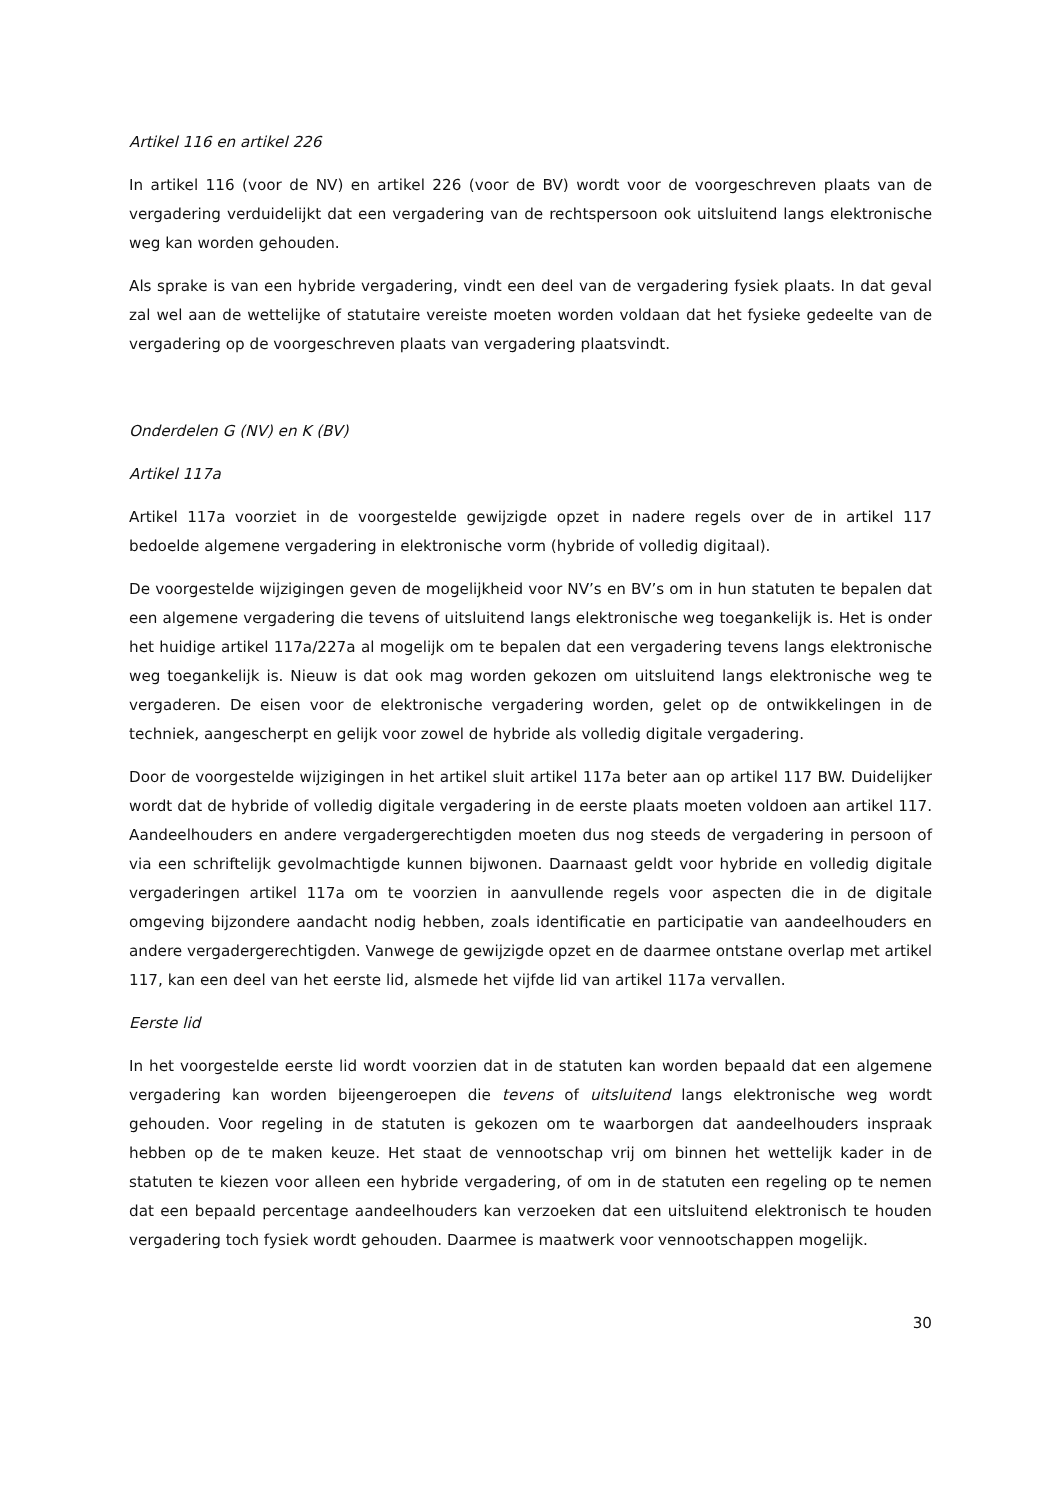Artikel 116 en artikel 226
In artikel 116 (voor de NV) en artikel 226 (voor de BV) wordt voor de voorgeschreven plaats van de vergadering verduidelijkt dat een vergadering van de rechtspersoon ook uitsluitend langs elektronische weg kan worden gehouden.
Als sprake is van een hybride vergadering, vindt een deel van de vergadering fysiek plaats. In dat geval zal wel aan de wettelijke of statutaire vereiste moeten worden voldaan dat het fysieke gedeelte van de vergadering op de voorgeschreven plaats van vergadering plaatsvindt.
Onderdelen G (NV) en K (BV)
Artikel 117a
Artikel 117a voorziet in de voorgestelde gewijzigde opzet in nadere regels over de in artikel 117 bedoelde algemene vergadering in elektronische vorm (hybride of volledig digitaal).
De voorgestelde wijzigingen geven de mogelijkheid voor NV’s en BV’s om in hun statuten te bepalen dat een algemene vergadering die tevens of uitsluitend langs elektronische weg toegankelijk is. Het is onder het huidige artikel 117a/227a al mogelijk om te bepalen dat een vergadering tevens langs elektronische weg toegankelijk is. Nieuw is dat ook mag worden gekozen om uitsluitend langs elektronische weg te vergaderen. De eisen voor de elektronische vergadering worden, gelet op de ontwikkelingen in de techniek, aangescherpt en gelijk voor zowel de hybride als volledig digitale vergadering.
Door de voorgestelde wijzigingen in het artikel sluit artikel 117a beter aan op artikel 117 BW. Duidelijker wordt dat de hybride of volledig digitale vergadering in de eerste plaats moeten voldoen aan artikel 117. Aandeelhouders en andere vergadergerechtigden moeten dus nog steeds de vergadering in persoon of via een schriftelijk gevolmachtigde kunnen bijwonen. Daarnaast geldt voor hybride en volledig digitale vergaderingen artikel 117a om te voorzien in aanvullende regels voor aspecten die in de digitale omgeving bijzondere aandacht nodig hebben, zoals identificatie en participatie van aandeelhouders en andere vergadergerechtigden. Vanwege de gewijzigde opzet en de daarmee ontstane overlap met artikel 117, kan een deel van het eerste lid, alsmede het vijfde lid van artikel 117a vervallen.
Eerste lid
In het voorgestelde eerste lid wordt voorzien dat in de statuten kan worden bepaald dat een algemene vergadering kan worden bijeengeroepen die tevens of uitsluitend langs elektronische weg wordt gehouden. Voor regeling in de statuten is gekozen om te waarborgen dat aandeelhouders inspraak hebben op de te maken keuze. Het staat de vennootschap vrij om binnen het wettelijk kader in de statuten te kiezen voor alleen een hybride vergadering, of om in de statuten een regeling op te nemen dat een bepaald percentage aandeelhouders kan verzoeken dat een uitsluitend elektronisch te houden vergadering toch fysiek wordt gehouden. Daarmee is maatwerk voor vennootschappen mogelijk.
30